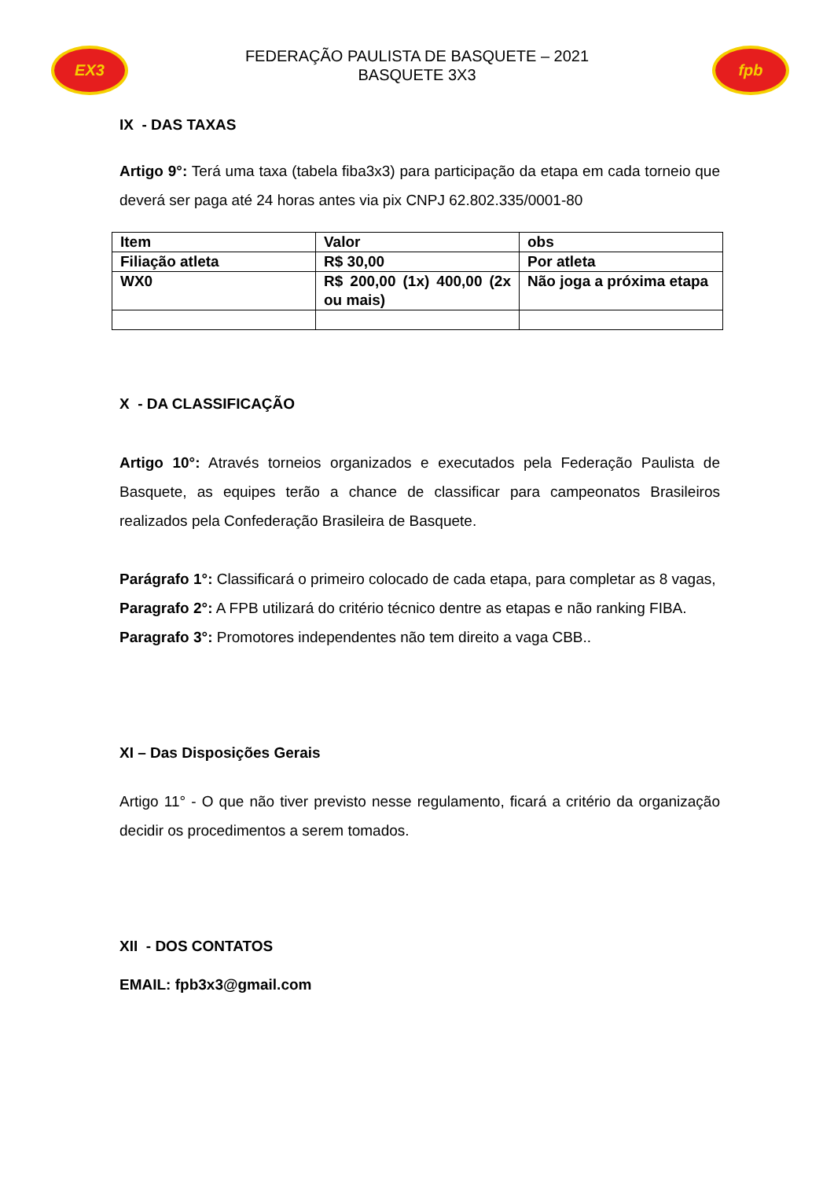EX3
FEDERAÇÃO PAULISTA DE BASQUETE – 2021
BASQUETE 3X3
fpb
IX - DAS TAXAS
Artigo 9°: Terá uma taxa (tabela fiba3x3) para participação da etapa em cada torneio que deverá ser paga até 24 horas antes via pix CNPJ 62.802.335/0001-80
| Item | Valor | obs |
| Filiação atleta | R$ 30,00 | Por atleta |
| WX0 | R$ 200,00 (1x) 400,00 (2x ou mais) | Não joga a próxima etapa |
X - DA CLASSIFICAÇÃO
Artigo 10°: Através torneios organizados e executados pela Federação Paulista de Basquete, as equipes terão a chance de classificar para campeonatos Brasileiros realizados pela Confederação Brasileira de Basquete.
Parágrafo 1°: Classificará o primeiro colocado de cada etapa, para completar as 8 vagas,
Paragrafo 2°: A FPB utilizará do critério técnico dentre as etapas e não ranking FIBA.
Paragrafo 3°: Promotores independentes não tem direito a vaga CBB..
XI – Das Disposições Gerais
Artigo 11° - O que não tiver previsto nesse regulamento, ficará a critério da organização decidir os procedimentos a serem tomados.
XII - DOS CONTATOS
EMAIL: fpb3x3@gmail.com